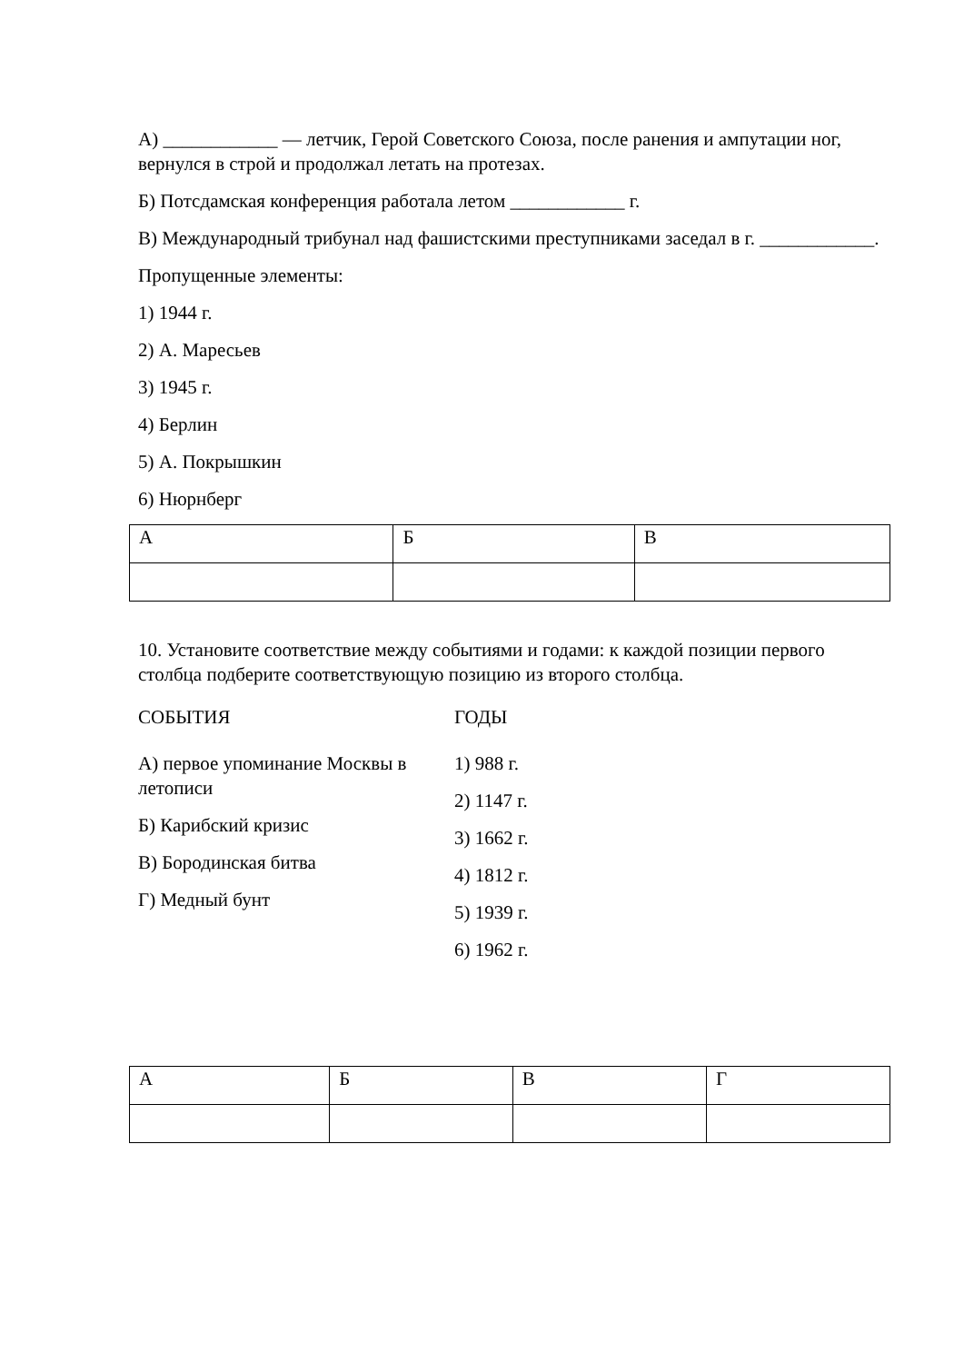А) ____________ — летчик, Герой Советского Союза, после ранения и ампутации ног, вернулся в строй и продолжал летать на протезах.
Б) Потсдамская конференция работала летом ____________ г.
В) Международный трибунал над фашистскими преступниками заседал в г. ____________.
Пропущенные элементы:
1) 1944 г.
2) А. Маресьев
3) 1945 г.
4) Берлин
5) А. Покрышкин
6) Нюрнберг
| А | Б | В |
10. Установите соответствие между событиями и годами: к каждой позиции первого столбца подберите соответствующую позицию из второго столбца.
СОБЫТИЯ
А) первое упоминание Москвы в летописи
Б) Карибский кризис
В) Бородинская битва
Г) Медный бунт
ГОДЫ
1) 988 г.
2) 1147 г.
3) 1662 г.
4) 1812 г.
5) 1939 г.
6) 1962 г.
| А | Б | В | Г |